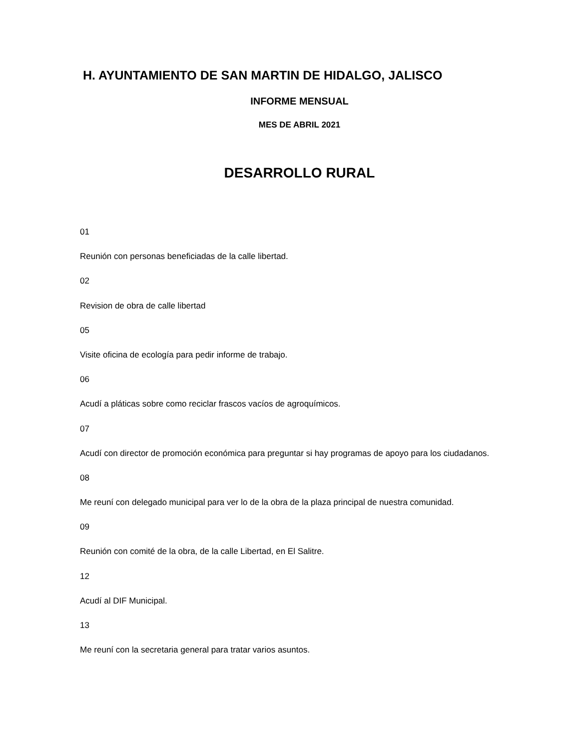H. AYUNTAMIENTO DE SAN MARTIN DE HIDALGO, JALISCO
INFORME MENSUAL
MES DE ABRIL 2021
DESARROLLO RURAL
01
Reunión con personas beneficiadas de la calle libertad.
02
Revision de obra de calle libertad
05
Visite oficina de ecología para pedir informe de trabajo.
06
Acudí a pláticas sobre como reciclar frascos vacíos de agroquímicos.
07
Acudí con director de promoción económica para preguntar si hay programas de apoyo para los ciudadanos.
08
Me reuní con delegado municipal para ver lo de la obra de la plaza principal de nuestra comunidad.
09
Reunión con comité de la obra, de la calle Libertad, en El Salitre.
12
Acudí al DIF Municipal.
13
Me reuní con la secretaria general para tratar varios asuntos.